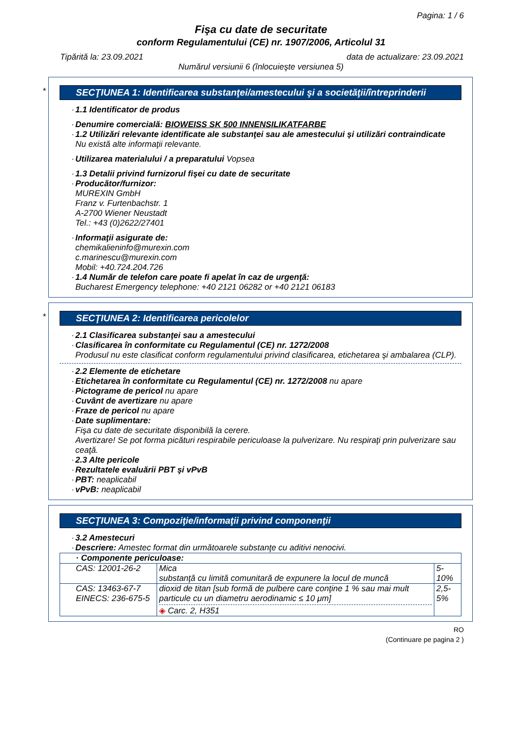Pagina: 1 / 6
Fişa cu date de securitate
conform Regulamentului (CE) nr. 1907/2006, Articolul 31
Tipărită la: 23.09.2021 data de actualizare: 23.09.2021
Numărul versiunii 6 (înlocuieşte versiunea 5)
*
SECŢIUNEA 1: Identificarea substanţei/amestecului şi a societăţii/întreprinderii
· 1.1 Identificator de produs
· Denumire comercială: BIOWEISS SK 500 INNENSILIKATFARBE
· 1.2 Utilizări relevante identificate ale substanţei sau ale amestecului şi utilizări contraindicate
Nu există alte informaţii relevante.
· Utilizarea materialului / a preparatului Vopsea
· 1.3 Detalii privind furnizorul fişei cu date de securitate
· Producător/furnizor:
MUREXIN GmbH
Franz v. Furtenbachstr. 1
A-2700 Wiener Neustadt
Tel.: +43 (0)2622/27401
· Informaţii asigurate de:
chemikalieninfo@murexin.com
c.marinescu@murexin.com
Mobil: +40.724.204.726
· 1.4 Număr de telefon care poate fi apelat în caz de urgenţă:
Bucharest Emergency telephone: +40 2121 06282 or +40 2121 06183
*
SECŢIUNEA 2: Identificarea pericolelor
· 2.1 Clasificarea substanţei sau a amestecului
· Clasificarea în conformitate cu Regulamentul (CE) nr. 1272/2008
Produsul nu este clasificat conform regulamentului privind clasificarea, etichetarea şi ambalarea (CLP).
· 2.2 Elemente de etichetare
· Etichetarea în conformitate cu Regulamentul (CE) nr. 1272/2008 nu apare
· Pictograme de pericol nu apare
· Cuvânt de avertizare nu apare
· Fraze de pericol nu apare
· Date suplimentare:
Fişa cu date de securitate disponibilă la cerere.
Avertizare! Se pot forma picături respirabile periculoase la pulverizare. Nu respiraţi prin pulverizare sau ceaţă.
· 2.3 Alte pericole
· Rezultatele evaluării PBT şi vPvB
· PBT: neaplicabil
· vPvB: neaplicabil
SECŢIUNEA 3: Compoziţie/informaţii privind componenţii
· 3.2 Amestecuri
· Descriere: Amestec format din următoarele substanţe cu aditivi nenocivi.
| · Componente periculoase: | | |
| CAS: 12001-26-2 | Mica substanţă cu limită comunitară de expunere la locul de muncă | 5-10% |
| CAS: 13463-67-7 EINECS: 236-675-5 | dioxid de titan [sub formă de pulbere care conţine 1 % sau mai mult particule cu un diametru aerodinamic ≤ 10 μm] ◈ Carc. 2, H351 | 2,5-5% |
RO
(Continuare pe pagina 2 )